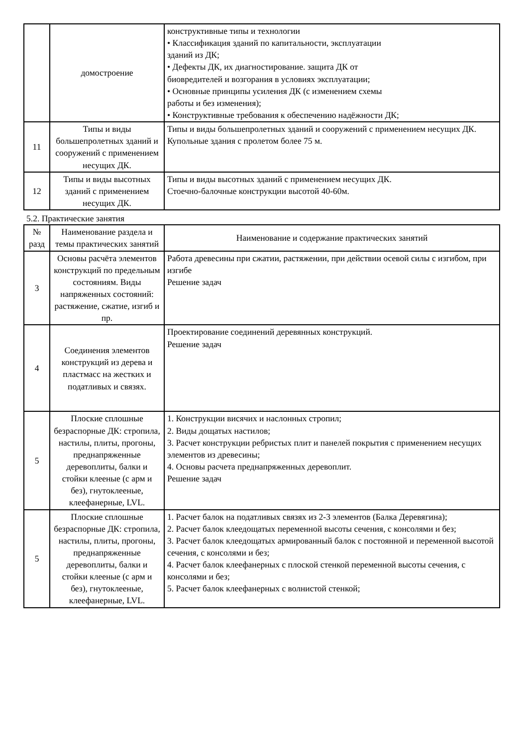| | домостроение | конструктивные типы и технологии • Классификация зданий по капитальности, эксплуатации зданий из ДК; • Дефекты ДК, их диагностирование. защита ДК от биовредителей и возгорания в условиях эксплуатации; • Основные принципы усиления ДК (с изменением схемы работы и без изменения); • Конструктивные требования к обеспечению надёжности ДК; |
| 11 | Типы и виды большепролетных зданий и сооружений с применением несущих ДК. | Типы и виды большепролетных зданий и сооружений с применением несущих ДК. Купольные здания с пролетом более 75 м. |
| 12 | Типы и виды высотных зданий с применением несущих ДК. | Типы и виды высотных зданий с применением несущих ДК. Стоечно-балочные конструкции высотой 40-60м. |
5.2. Практические занятия
| № разд | Наименование раздела и темы практических занятий | Наименование и содержание практических занятий |
| --- | --- | --- |
| 3 | Основы расчёта элементов конструкций по предельным состояниям. Виды напряженных состояний: растяжение, сжатие, изгиб и пр. | Работа древесины при сжатии, растяжении, при действии осевой силы с изгибом, при изгибе Решение задач |
| 4 | Соединения элементов конструкций из дерева и пластмасс на жестких и податливых и связях. | Проектирование соединений деревянных конструкций. Решение задач |
| 5 | Плоские сплошные безраспорные ДК: стропила, настилы, плиты, прогоны, преднапряженные деревоплиты, балки и стойки клееные (с арм и без), гнутоклееные, клеефанерные, LVL. | 1. Конструкции висячих и наслонных стропил; 2. Виды дощатых настилов; 3. Расчет конструкции ребристых плит и панелей покрытия с применением несущих элементов из древесины; 4. Основы расчета преднапряженных деревоплит. Решение задач |
| 5 | Плоские сплошные безраспорные ДК: стропила, настилы, плиты, прогоны, преднапряженные деревоплиты, балки и стойки клееные (с арм и без), гнутоклееные, клеефанерные, LVL. | 1. Расчет балок на податливых связях из 2-3 элементов (Балка Деревягина); 2. Расчет балок клеедощатых переменной высоты сечения, с консолями и без; 3. Расчет балок клеедощатых армированный балок с постоянной и переменной высотой сечения, с консолями и без; 4. Расчет балок клеефанерных с плоской стенкой переменной высоты сечения, с консолями и без; 5. Расчет балок клеефанерных с волнистой стенкой; |